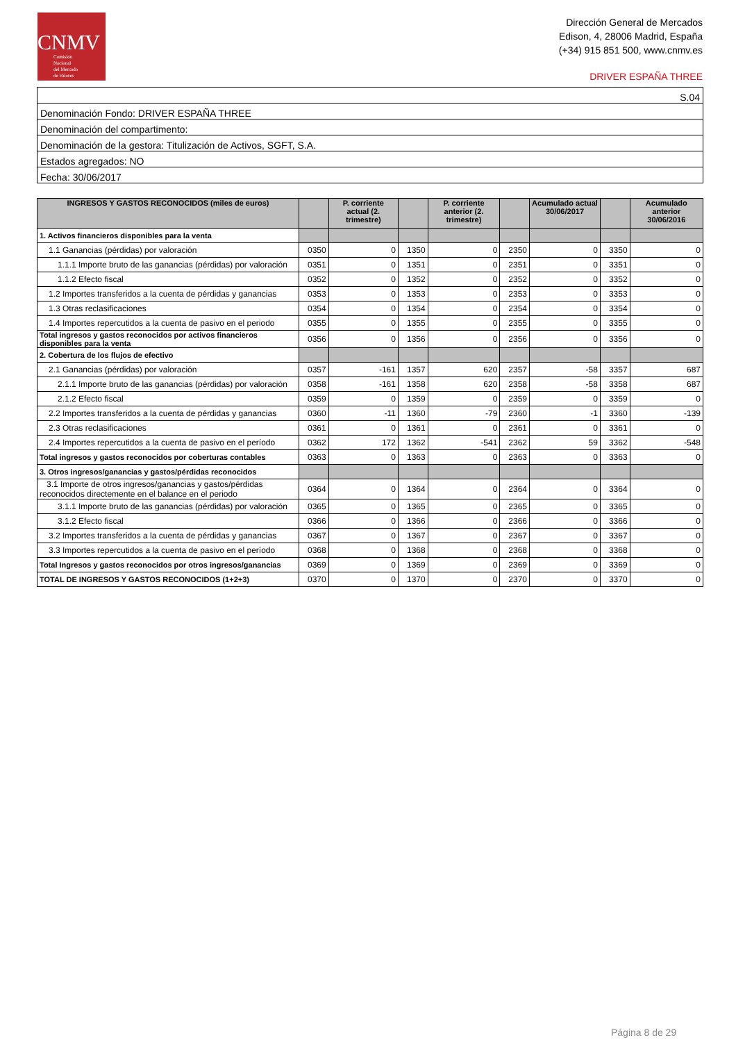CNMV
Comisión
Nacional
del Mercado
de Valores
Dirección General de Mercados
Edison, 4, 28006 Madrid, España
(+34) 915 851 500, www.cnmv.es
DRIVER ESPAÑA THREE
| S.04 |
| Denominación Fondo: DRIVER ESPAÑA THREE |
| Denominación del compartimento: |
| Denominación de la gestora: Titulización de Activos, SGFT, S.A. |
| Estados agregados: NO |
| Fecha: 30/06/2017 |
| INGRESOS Y GASTOS RECONOCIDOS (miles de euros) | | P. corriente actual (2. trimestre) | | P. corriente anterior (2. trimestre) | | Acumulado actual 30/06/2017 | | Acumulado anterior 30/06/2016 |
| --- | --- | --- | --- | --- | --- | --- | --- | --- |
| 1. Activos financieros disponibles para la venta | | | | | | | | |
| 1.1 Ganancias (pérdidas) por valoración | 0350 | 0 | 1350 | 0 | 2350 | 0 | 3350 | 0 |
| 1.1.1 Importe bruto de las ganancias (pérdidas) por valoración | 0351 | 0 | 1351 | 0 | 2351 | 0 | 3351 | 0 |
| 1.1.2 Efecto fiscal | 0352 | 0 | 1352 | 0 | 2352 | 0 | 3352 | 0 |
| 1.2 Importes transferidos a la cuenta de pérdidas y ganancias | 0353 | 0 | 1353 | 0 | 2353 | 0 | 3353 | 0 |
| 1.3 Otras reclasificaciones | 0354 | 0 | 1354 | 0 | 2354 | 0 | 3354 | 0 |
| 1.4 Importes repercutidos a la cuenta de pasivo en el periodo | 0355 | 0 | 1355 | 0 | 2355 | 0 | 3355 | 0 |
| Total ingresos y gastos reconocidos por activos financieros disponibles para la venta | 0356 | 0 | 1356 | 0 | 2356 | 0 | 3356 | 0 |
| 2. Cobertura de los flujos de efectivo | | | | | | | | |
| 2.1 Ganancias (pérdidas) por valoración | 0357 | -161 | 1357 | 620 | 2357 | -58 | 3357 | 687 |
| 2.1.1 Importe bruto de las ganancias (pérdidas) por valoración | 0358 | -161 | 1358 | 620 | 2358 | -58 | 3358 | 687 |
| 2.1.2 Efecto fiscal | 0359 | 0 | 1359 | 0 | 2359 | 0 | 3359 | 0 |
| 2.2 Importes transferidos a la cuenta de pérdidas y ganancias | 0360 | -11 | 1360 | -79 | 2360 | -1 | 3360 | -139 |
| 2.3 Otras reclasificaciones | 0361 | 0 | 1361 | 0 | 2361 | 0 | 3361 | 0 |
| 2.4 Importes repercutidos a la cuenta de pasivo en el período | 0362 | 172 | 1362 | -541 | 2362 | 59 | 3362 | -548 |
| Total ingresos y gastos reconocidos por coberturas contables | 0363 | 0 | 1363 | 0 | 2363 | 0 | 3363 | 0 |
| 3. Otros ingresos/ganancias y gastos/pérdidas reconocidos | | | | | | | | |
| 3.1 Importe de otros ingresos/ganancias y gastos/pérdidas reconocidos directemente en el balance en el periodo | 0364 | 0 | 1364 | 0 | 2364 | 0 | 3364 | 0 |
| 3.1.1 Importe bruto de las ganancias (pérdidas) por valoración | 0365 | 0 | 1365 | 0 | 2365 | 0 | 3365 | 0 |
| 3.1.2 Efecto fiscal | 0366 | 0 | 1366 | 0 | 2366 | 0 | 3366 | 0 |
| 3.2 Importes transferidos a la cuenta de pérdidas y ganancias | 0367 | 0 | 1367 | 0 | 2367 | 0 | 3367 | 0 |
| 3.3 Importes repercutidos a la cuenta de pasivo en el período | 0368 | 0 | 1368 | 0 | 2368 | 0 | 3368 | 0 |
| Total Ingresos y gastos reconocidos por otros ingresos/ganancias | 0369 | 0 | 1369 | 0 | 2369 | 0 | 3369 | 0 |
| TOTAL DE INGRESOS Y GASTOS RECONOCIDOS (1+2+3) | 0370 | 0 | 1370 | 0 | 2370 | 0 | 3370 | 0 |
Página 8 de 29